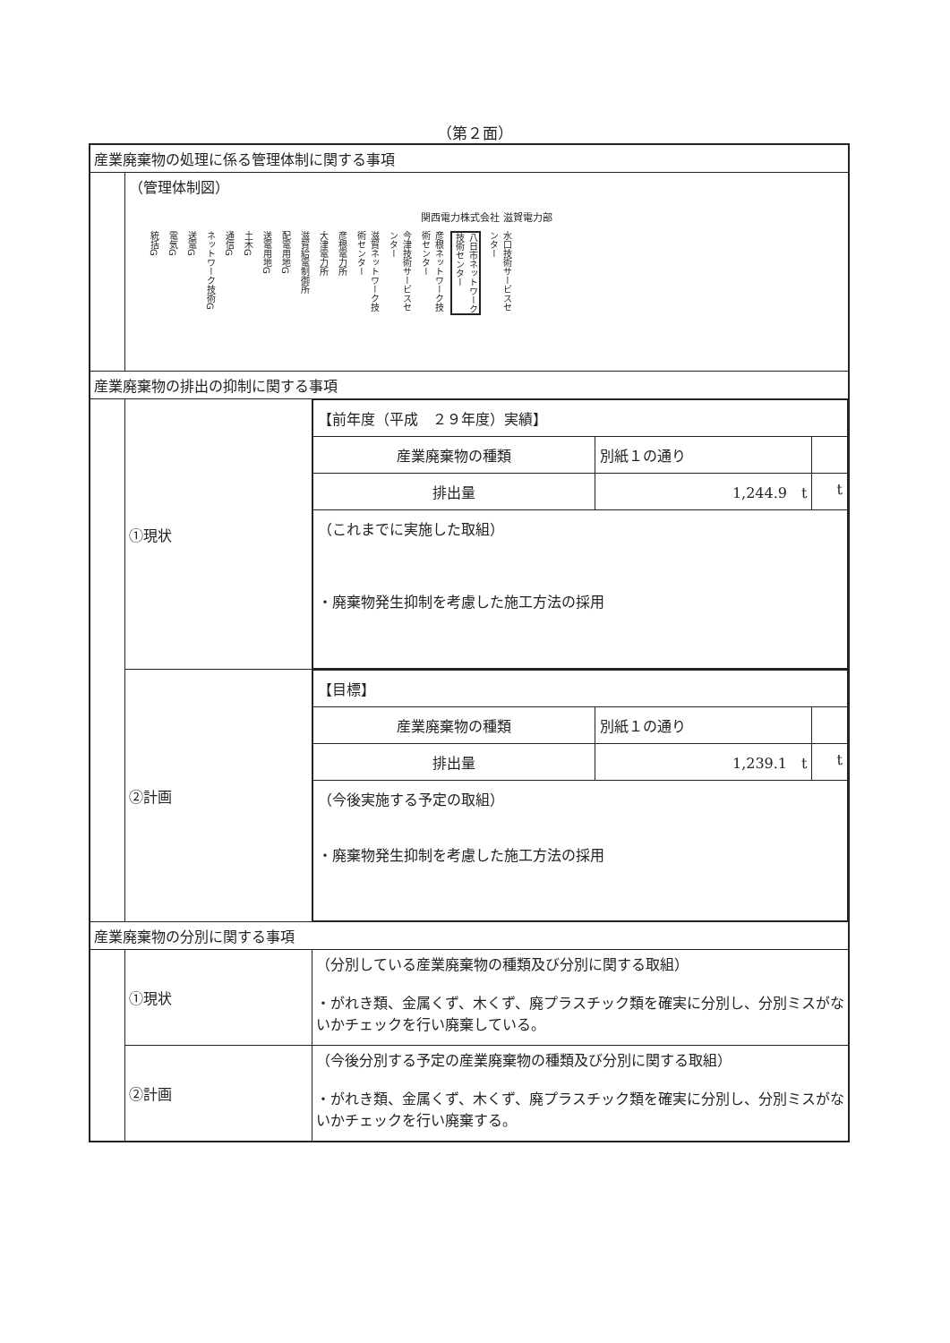（第２面）
| 産業廃棄物の処理に係る管理体制に関する事項 | | |
| | （管理体制図） 関西電力株式会社 滋賀電力部 統括G 電気G 送電G ネットワーク技術G 通信G 土木G 送電用地G 配電用地G 滋賀給電制御所 大津電力所 彦根電力所 滋賀ネットワーク技術センター 今津技術サービスセンター 彦根ネットワーク技術センター 八日市ネットワーク技術センター 水口技術サービスセンター | |
| 産業廃棄物の排出の抑制に関する事項 | | |
| | ①現状 | / 【前年度（平成 ２９年度）実績】 / / / / 産業廃棄物の種類 / 別紙１の通り / / / 排出量 / 1,244.9 t / t / / （これまでに実施した取組） ・廃棄物発生抑制を考慮した施工方法の採用 / / / |
| | ②計画 | / 【目標】 / / / / 産業廃棄物の種類 / 別紙１の通り / / / 排出量 / 1,239.1 t / t / / （今後実施する予定の取組） ・廃棄物発生抑制を考慮した施工方法の採用 / / / |
| 産業廃棄物の分別に関する事項 | | |
| | ①現状 | （分別している産業廃棄物の種類及び分別に関する取組） ・がれき類、金属くず、木くず、廃プラスチック類を確実に分別し、分別ミスがないかチェックを行い廃棄している。 |
| | ②計画 | （今後分別する予定の産業廃棄物の種類及び分別に関する取組） ・がれき類、金属くず、木くず、廃プラスチック類を確実に分別し、分別ミスがないかチェックを行い廃棄する。 |